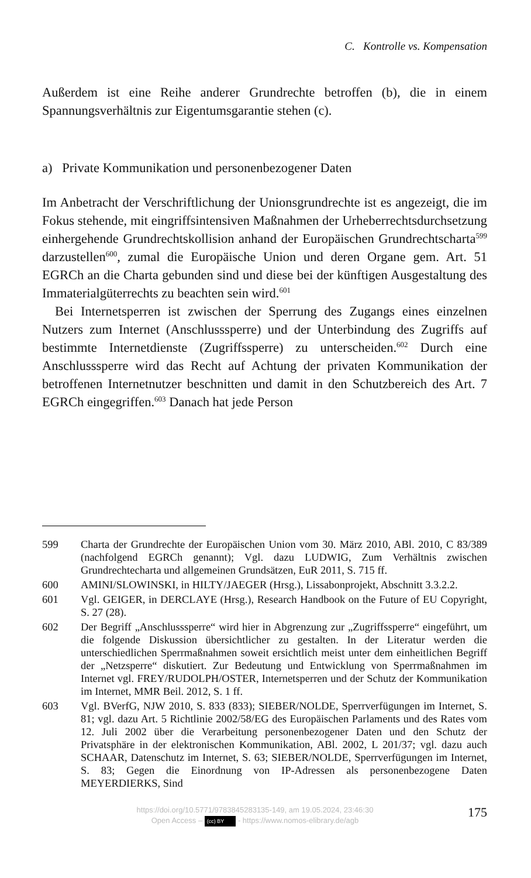C. Kontrolle vs. Kompensation
Außerdem ist eine Reihe anderer Grundrechte betroffen (b), die in einem Spannungsverhältnis zur Eigentumsgarantie stehen (c).
a) Private Kommunikation und personenbezogener Daten
Im Anbetracht der Verschriftlichung der Unionsgrundrechte ist es angezeigt, die im Fokus stehende, mit eingriffsintensiven Maßnahmen der Urheberrechtsdurchsetzung einhergehende Grundrechtskollision anhand der Europäischen Grundrechtscharta<sup>599</sup> darzustellen<sup>600</sup>, zumal die Europäische Union und deren Organe gem. Art. 51 EGRCh an die Charta gebunden sind und diese bei der künftigen Ausgestaltung des Immaterialgüterrechts zu beachten sein wird.<sup>601</sup>
Bei Internetsperren ist zwischen der Sperrung des Zugangs eines einzelnen Nutzers zum Internet (Anschlusssperre) und der Unterbindung des Zugriffs auf bestimmte Internetdienste (Zugriffssperre) zu unterscheiden.<sup>602</sup> Durch eine Anschlusssperre wird das Recht auf Achtung der privaten Kommunikation der betroffenen Internetnutzer beschnitten und damit in den Schutzbereich des Art. 7 EGRCh eingegriffen.<sup>603</sup> Danach hat jede Person
599 Charta der Grundrechte der Europäischen Union vom 30. März 2010, ABl. 2010, C 83/389 (nachfolgend EGRCh genannt); Vgl. dazu LUDWIG, Zum Verhältnis zwischen Grundrechtecharta und allgemeinen Grundsätzen, EuR 2011, S. 715 ff.
600 AMINI/SLOWINSKI, in HILTY/JAEGER (Hrsg.), Lissabonprojekt, Abschnitt 3.3.2.2.
601 Vgl. GEIGER, in DERCLAYE (Hrsg.), Research Handbook on the Future of EU Copyright, S. 27 (28).
602 Der Begriff „Anschlusssperre“ wird hier in Abgrenzung zur „Zugriffssperre“ eingeführt, um die folgende Diskussion übersichtlicher zu gestalten. In der Literatur werden die unterschiedlichen Sperrmaßnahmen soweit ersichtlich meist unter dem einheitlichen Begriff der „Netzsperre“ diskutiert. Zur Bedeutung und Entwicklung von Sperrmaßnahmen im Internet vgl. FREY/RUDOLPH/OSTER, Internetsperren und der Schutz der Kommunikation im Internet, MMR Beil. 2012, S. 1 ff.
603 Vgl. BVerfG, NJW 2010, S. 833 (833); SIEBER/NOLDE, Sperrverfügungen im Internet, S. 81; vgl. dazu Art. 5 Richtlinie 2002/58/EG des Europäischen Parlaments und des Rates vom 12. Juli 2002 über die Verarbeitung personenbezogener Daten und den Schutz der Privatsphäre in der elektronischen Kommunikation, ABl. 2002, L 201/37; vgl. dazu auch SCHAAR, Datenschutz im Internet, S. 63; SIEBER/NOLDE, Sperrverfügungen im Internet, S. 83; Gegen die Einordnung von IP-Adressen als personenbezogene Daten MEYERDIERKS, Sind
https://doi.org/10.5771/9783845283135-149, am 19.05.2024, 23:46:30
Open Access – (cc) BY - https://www.nomos-elibrary.de/agb
175